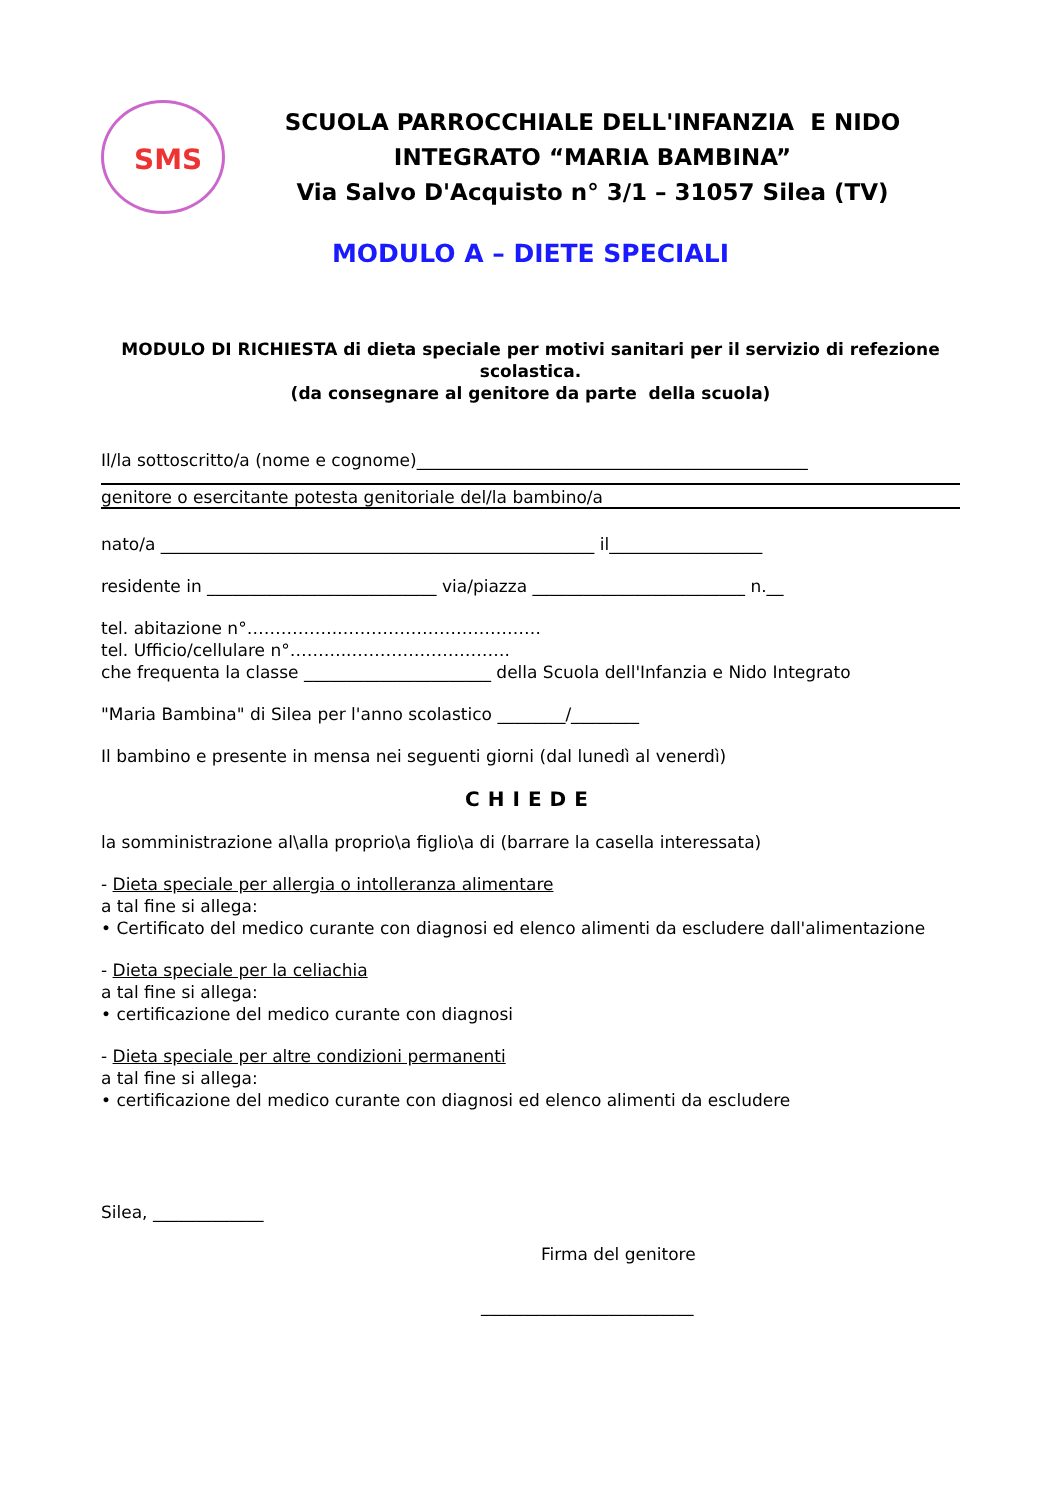SMS
SCUOLA PARROCCHIALE DELL'INFANZIA E NIDO
INTEGRATO “MARIA BAMBINA”
Via Salvo D'Acquisto n° 3/1 – 31057 Silea (TV)
MODULO A – DIETE SPECIALI
MODULO DI RICHIESTA di dieta speciale per motivi sanitari per il servizio di refezione scolastica.
(da consegnare al genitore da parte della scuola)
Il/la sottoscritto/a (nome e cognome)______________________________________________
genitore o esercitante potesta genitoriale del/la bambino/a
nato/a ___________________________________________________ il__________________
residente in ___________________________ via/piazza _________________________ n.__
tel. abitazione n°…………….………………………………
tel. Ufficio/cellulare n°………..……………………….
che frequenta la classe ______________________ della Scuola dell'Infanzia e Nido Integrato
"Maria Bambina" di Silea per l'anno scolastico ________/________
Il bambino e presente in mensa nei seguenti giorni (dal lunedì al venerdì)
CHIEDE
la somministrazione al\alla proprio\a figlio\a di (barrare la casella interessata)
- Dieta speciale per allergia o intolleranza alimentare
a tal fine si allega:
• Certificato del medico curante con diagnosi ed elenco alimenti da escludere dall'alimentazione
- Dieta speciale per la celiachia
a tal fine si allega:
• certificazione del medico curante con diagnosi
- Dieta speciale per altre condizioni permanenti
a tal fine si allega:
• certificazione del medico curante con diagnosi ed elenco alimenti da escludere
Silea, _____________
Firma del genitore
_________________________